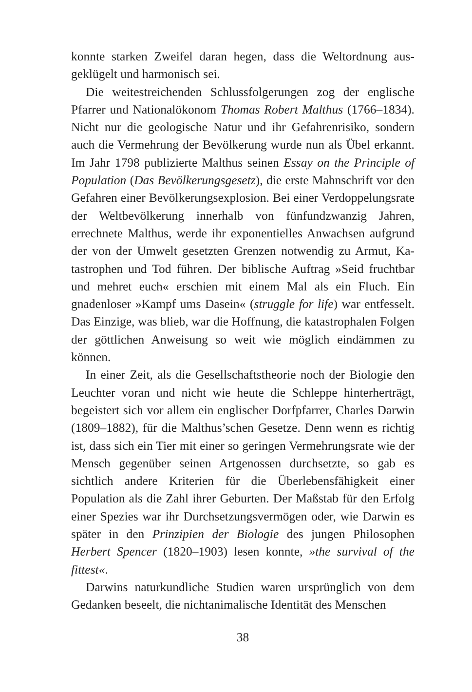konnte starken Zweifel daran hegen, dass die Weltordnung aus­geklügelt und harmonisch sei.
Die weitestreichenden Schlussfolgerungen zog der engli­sche Pfarrer und Nationalökonom Thomas Robert Malthus (1766–1834). Nicht nur die geologische Natur und ihr Ge­fahrenrisiko, sondern auch die Vermehrung der Bevölkerung wurde nun als Übel erkannt. Im Jahr 1798 publizierte Malt­hus seinen Essay on the Principle of Population (Das Bevöl­kerungsgesetz), die erste Mahnschrift vor den Gefahren einer Bevölkerungsexplosion. Bei einer Verdoppelungsrate der Welt­bevölkerung innerhalb von fünfundzwanzig Jahren, errechne­te Malthus, werde ihr exponentielles Anwachsen aufgrund der von der Umwelt gesetzten Grenzen notwendig zu Armut, Ka­tastrophen und Tod führen. Der biblische Auftrag »Seid frucht­bar und mehret euch« erschien mit einem Mal als ein Fluch. Ein gnadenloser »Kampf ums Dasein« (struggle for life) war entfesselt. Das Einzige, was blieb, war die Hoffnung, die ka­tastrophalen Folgen der göttlichen Anweisung so weit wie möglich eindämmen zu können.
In einer Zeit, als die Gesellschaftstheorie noch der Biolo­gie den Leuchter voran und nicht wie heute die Schleppe hin­terherträgt, begeistert sich vor allem ein englischer Dorfpfarrer, Charles Darwin (1809–1882), für die Malthus’schen Gesetze. Denn wenn es richtig ist, dass sich ein Tier mit einer so gerin­gen Vermehrungsrate wie der Mensch gegenüber seinen Artge­nossen durchsetzte, so gab es sichtlich andere Kriterien für die Überlebensfähigkeit einer Population als die Zahl ihrer Gebur­ten. Der Maßstab für den Erfolg einer Spezies war ihr Durchset­zungsvermögen oder, wie Darwin es später in den Prinzipien der Biologie des jungen Philosophen Herbert Spencer (1820–1903) lesen konnte, »the survival of the fittest«.
Darwins naturkundliche Studien waren ursprünglich von dem Gedanken beseelt, die nichtanimalische Identität des Menschen
38